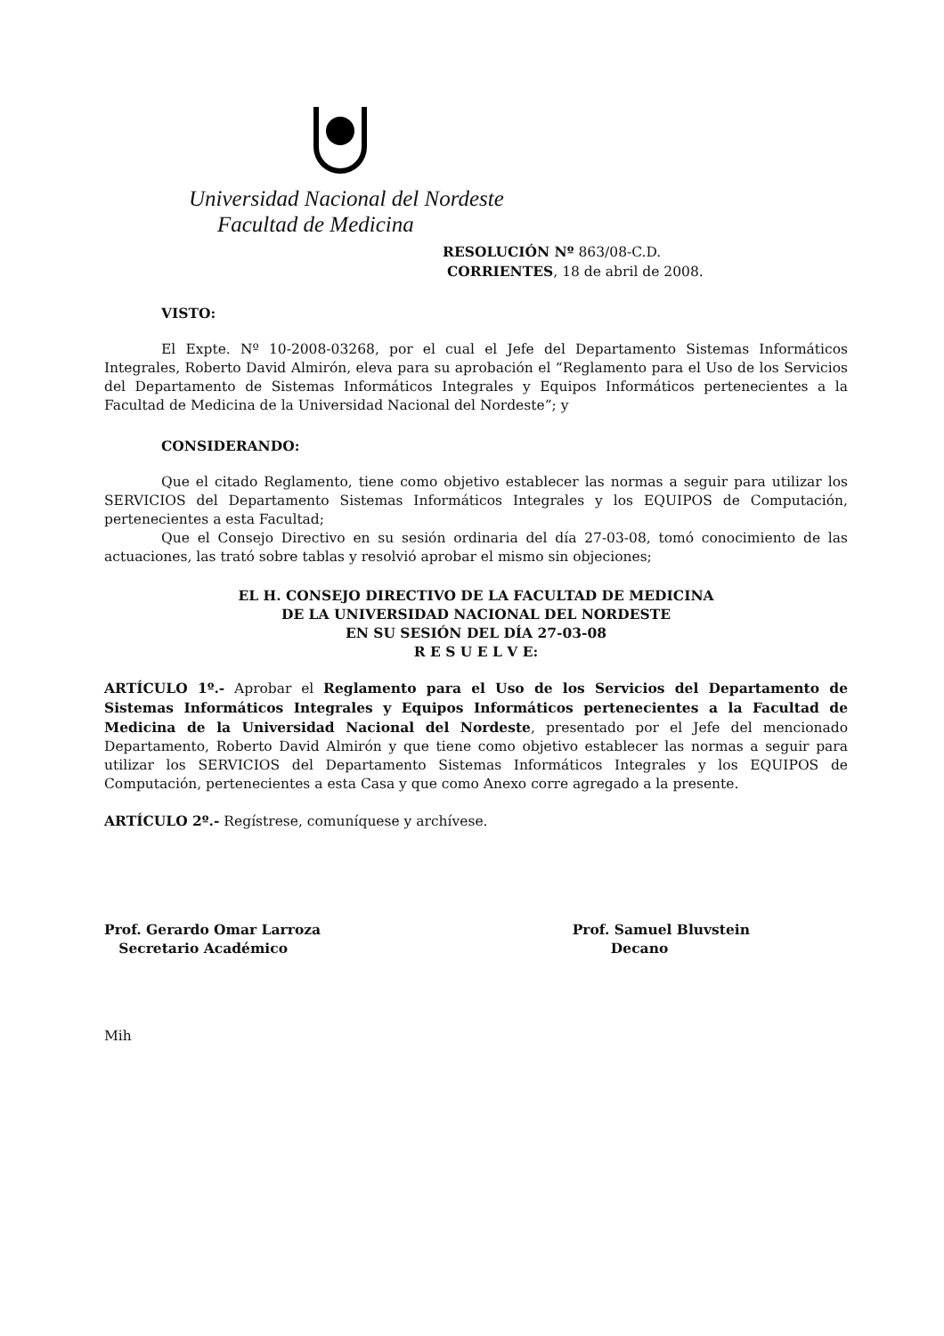Universidad Nacional del Nordeste
Facultad de Medicina
RESOLUCIÓN Nº 863/08-C.D.
CORRIENTES, 18 de abril de 2008.
VISTO:
El Expte. Nº 10-2008-03268, por el cual el Jefe del Departamento Sistemas Informáticos Integrales, Roberto David Almirón, eleva para su aprobación el “Reglamento para el Uso de los Servicios del Departamento de Sistemas Informáticos Integrales y Equipos Informáticos pertenecientes a la Facultad de Medicina de la Universidad Nacional del Nordeste”; y
CONSIDERANDO:
Que el citado Reglamento, tiene como objetivo establecer las normas a seguir para utilizar los SERVICIOS del Departamento Sistemas Informáticos Integrales y los EQUIPOS de Computación, pertenecientes a esta Facultad;
Que el Consejo Directivo en su sesión ordinaria del día 27-03-08, tomó conocimiento de las actuaciones, las trató sobre tablas y resolvió aprobar el mismo sin objeciones;
EL H. CONSEJO DIRECTIVO DE LA FACULTAD DE MEDICINA
DE LA UNIVERSIDAD NACIONAL DEL NORDESTE
EN SU SESIÓN DEL DÍA 27-03-08
R E S U E L V E:
ARTÍCULO 1º.- Aprobar el Reglamento para el Uso de los Servicios del Departamento de Sistemas Informáticos Integrales y Equipos Informáticos pertenecientes a la Facultad de Medicina de la Universidad Nacional del Nordeste, presentado por el Jefe del mencionado Departamento, Roberto David Almirón y que tiene como objetivo establecer las normas a seguir para utilizar los SERVICIOS del Departamento Sistemas Informáticos Integrales y los EQUIPOS de Computación, pertenecientes a esta Casa y que como Anexo corre agregado a la presente.
ARTÍCULO 2º.- Regístrese, comuníquese y archívese.
Prof. Gerardo Omar Larroza
Secretario Académico
Prof. Samuel Bluvstein
Decano
Mih